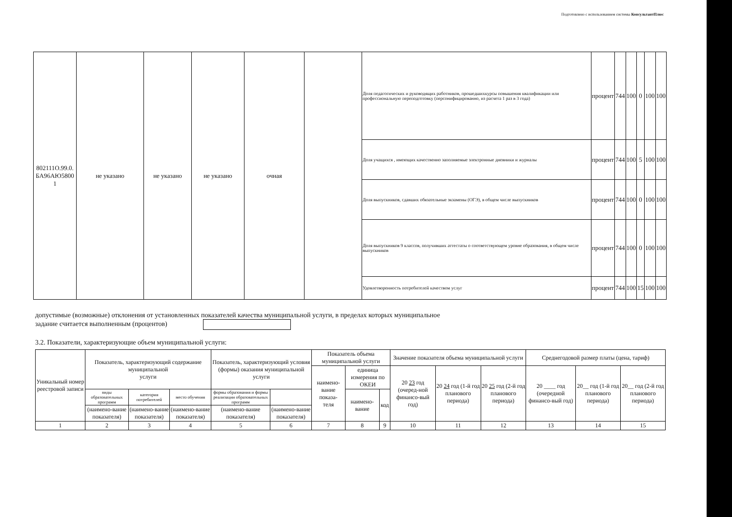Подготовлено с использованием системы КонсультантПлюс
| 802111О.99.0. БА96АЮ5800 1 | не указано | не указано | не указано | очная | | Доля педагогических и руководящих работников, прошедшихкурсы повышения квалификации или профессиональную переподготовку (персонифицированно, из расчета 1 раз в 3 года) | процент | 744 | 100 | 0 | 100 | 100 |
| | | | | | | Доля учащихся , имеющих качественно заполняемые электронные дневники и журналы | процент | 744 | 100 | 5 | 100 | 100 |
| | | | | | | Доля выпускников, сдавших обязательные экзамены (ОГЭ), в общем числе выпускников | процент | 744 | 100 | 0 | 100 | 100 |
| | | | | | | Доля выпускников 9 классов, получивших аттестаты о соответствующем уровне образования, в общем числе выпускников | процент | 744 | 100 | 0 | 100 | 100 |
| | | | | | | Удовлетворенность потребителей качеством услуг | процент | 744 | 100 | 15 | 100 | 100 |
допустимые (возможные) отклонения от установленных показателей качества муниципальной услуги, в пределах которых муниципальное
задание считается выполненным (процентов)
3.2. Показатели, характеризующие объем муниципальной услуги:
| Уникальный номер реестровой записи | Показатель, характеризующий содержание муниципальной услуги | | | Показатель, характеризующий условия (формы) оказания муниципальной услуги | | Показатель объема муниципальной услуги | | | Значение показателя объема муниципальной услуги | | | Среднегодовой размер платы (цена, тариф) | | |
| --- | --- | --- | --- | --- | --- | --- | --- | --- | --- | --- | --- | --- | --- | --- |
| | | | | | | наимено-вание показа- теля | единица измерения по ОКЕИ | | 20 23 год (очеред-ной финансо-вый год) | 20 24 год (1-й год планового периода) | 20 25 год (2-й год планового периода) | 20 ____ год (очередной финансо-вый год) | 20__ год (1-й год планового периода) | 20__ год (2-й год планового периода) |
| | виды образовательных программ | категория потребителей | место обучения | формы образования и формы реализации образовательных программ | | | наимено-вание | код | | | | | | |
| | (наимено-вание показателя) | (наимено-вание показателя) | (наимено-вание показателя) | (наимено-вание показателя) | (наимено-вание показателя) | | | | | | | | | |
| 1 | 2 | 3 | 4 | 5 | 6 | 7 | 8 | 9 | 10 | 11 | 12 | 13 | 14 | 15 |